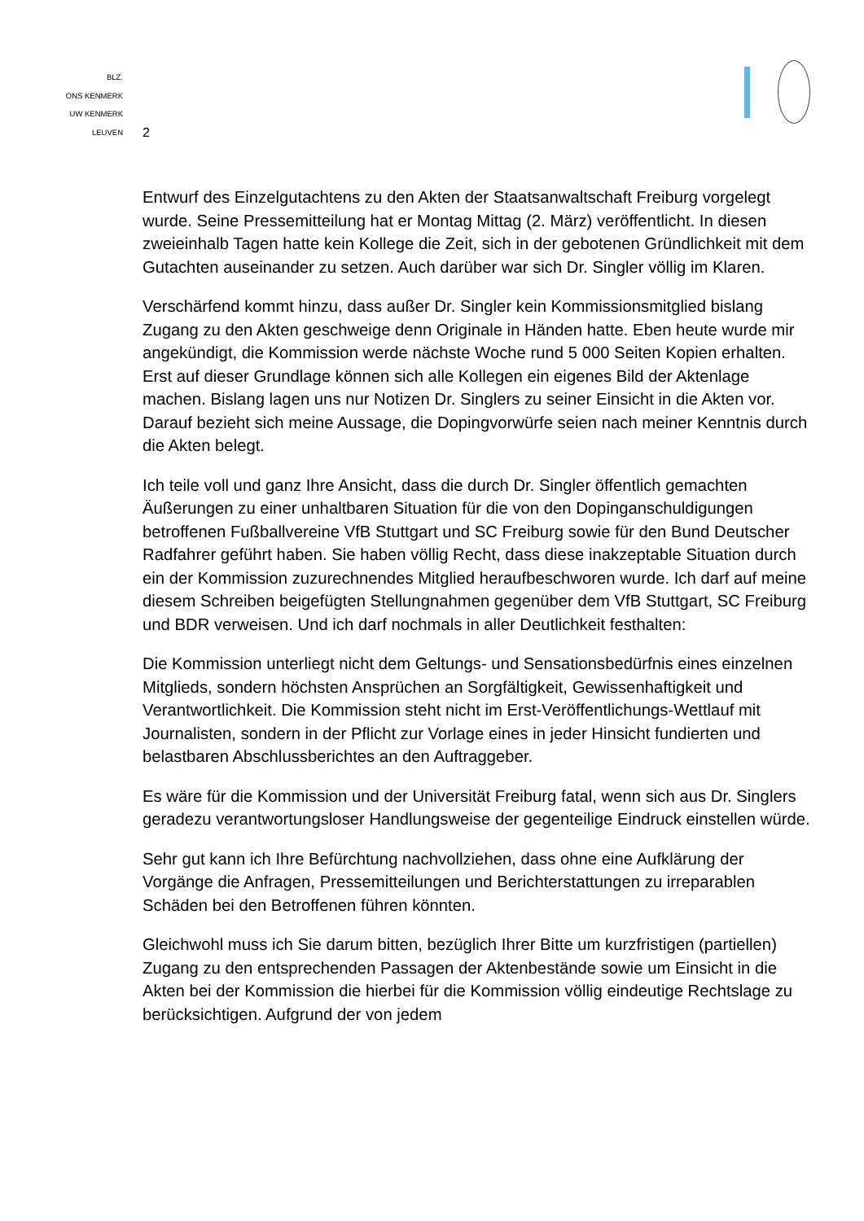BLZ.
ONS KENMERK
UW KENMERK
LEUVEN
2
Entwurf des Einzelgutachtens zu den Akten der Staatsanwaltschaft Freiburg vorgelegt wurde. Seine Pressemitteilung hat er Montag Mittag (2. März) veröffentlicht. In diesen zweieinhalb Tagen hatte kein Kollege die Zeit, sich in der gebotenen Gründlichkeit mit dem Gutachten auseinander zu setzen. Auch darüber war sich Dr. Singler völlig im Klaren.
Verschärfend kommt hinzu, dass außer Dr. Singler kein Kommissionsmitglied bislang Zugang zu den Akten geschweige denn Originale in Händen hatte. Eben heute wurde mir angekündigt, die Kommission werde nächste Woche rund 5 000 Seiten Kopien erhalten. Erst auf dieser Grundlage können sich alle Kollegen ein eigenes Bild der Aktenlage machen. Bislang lagen uns nur Notizen Dr. Singlers zu seiner Einsicht in die Akten vor. Darauf bezieht sich meine Aussage, die Dopingvorwürfe seien nach meiner Kenntnis durch die Akten belegt.
Ich teile voll und ganz Ihre Ansicht, dass die durch Dr. Singler öffentlich gemachten Äußerungen zu einer unhaltbaren Situation für die von den Dopinganschuldigungen betroffenen Fußballvereine VfB Stuttgart und SC Freiburg sowie für den Bund Deutscher Radfahrer geführt haben. Sie haben völlig Recht, dass diese inakzeptable Situation durch ein der Kommission zuzurechnendes Mitglied heraufbeschworen wurde. Ich darf auf meine diesem Schreiben beigefügten Stellungnahmen gegenüber dem VfB Stuttgart, SC Freiburg und BDR verweisen. Und ich darf nochmals in aller Deutlichkeit festhalten:
Die Kommission unterliegt nicht dem Geltungs- und Sensationsbedürfnis eines einzelnen Mitglieds, sondern höchsten Ansprüchen an Sorgfältigkeit, Gewissenhaftigkeit und Verantwortlichkeit. Die Kommission steht nicht im Erst-Veröffentlichungs-Wettlauf mit Journalisten, sondern in der Pflicht zur Vorlage eines in jeder Hinsicht fundierten und belastbaren Abschlussberichtes an den Auftraggeber.
Es wäre für die Kommission und der Universität Freiburg fatal, wenn sich aus Dr. Singlers geradezu verantwortungsloser Handlungsweise der gegenteilige Eindruck einstellen würde.
Sehr gut kann ich Ihre Befürchtung nachvollziehen, dass ohne eine Aufklärung der Vorgänge die Anfragen, Pressemitteilungen und Berichterstattungen zu irreparablen Schäden bei den Betroffenen führen könnten.
Gleichwohl muss ich Sie darum bitten, bezüglich Ihrer Bitte um kurzfristigen (partiellen) Zugang zu den entsprechenden Passagen der Aktenbestände sowie um Einsicht in die Akten bei der Kommission die hierbei für die Kommission völlig eindeutige Rechtslage zu berücksichtigen. Aufgrund der von jedem